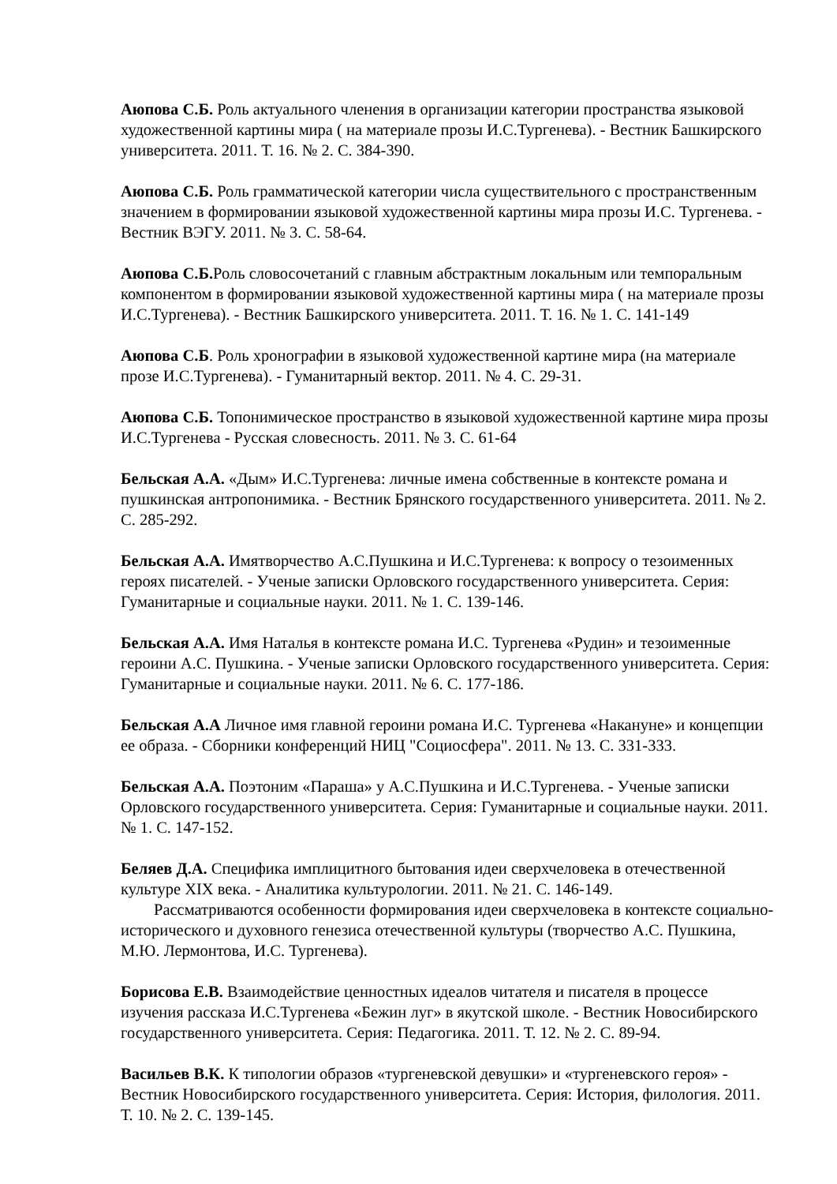Аюпова С.Б. Роль актуального членения в организации категории пространства языковой художественной картины мира ( на материале прозы И.С.Тургенева). - Вестник Башкирского университета. 2011. Т. 16. № 2. С. 384-390.
Аюпова С.Б. Роль грамматической категории числа существительного с пространственным значением в формировании языковой художественной картины мира прозы И.С. Тургенева. - Вестник ВЭГУ. 2011. № 3. С. 58-64.
Аюпова С.Б. Роль словосочетаний с главным абстрактным локальным или темпоральным компонентом в формировании языковой художественной картины мира ( на материале прозы И.С.Тургенева). - Вестник Башкирского университета. 2011. Т. 16. № 1. С. 141-149
Аюпова С.Б. Роль хронографии в языковой художественной картине мира (на материале прозе И.С.Тургенева). - Гуманитарный вектор. 2011. № 4. С. 29-31.
Аюпова С.Б. Топонимическое пространство в языковой художественной картине мира прозы И.С.Тургенева - Русская словесность. 2011. № 3. С. 61-64
Бельская А.А. «Дым» И.С.Тургенева: личные имена собственные в контексте романа и пушкинская антропонимика. - Вестник Брянского государственного университета. 2011. № 2. С. 285-292.
Бельская А.А. Имятворчество А.С.Пушкина и И.С.Тургенева: к вопросу о тезоименных героях писателей. - Ученые записки Орловского государственного университета. Серия: Гуманитарные и социальные науки. 2011. № 1. С. 139-146.
Бельская А.А. Имя Наталья в контексте романа И.С. Тургенева «Рудин» и тезоименные героини А.С. Пушкина. - Ученые записки Орловского государственного университета. Серия: Гуманитарные и социальные науки. 2011. № 6. С. 177-186.
Бельская А.А Личное имя главной героини романа И.С. Тургенева «Накануне» и концепции ее образа. - Сборники конференций НИЦ "Социосфера". 2011. № 13. С. 331-333.
Бельская А.А. Поэтоним «Параша» у А.С.Пушкина и И.С.Тургенева. - Ученые записки Орловского государственного университета. Серия: Гуманитарные и социальные науки. 2011. № 1. С. 147-152.
Беляев Д.А. Специфика имплицитного бытования идеи сверхчеловека в отечественной культуре XIX века. - Аналитика культурологии. 2011. № 21. С. 146-149.
Рассматриваются особенности формирования идеи сверхчеловека в контексте социально-исторического и духовного генезиса отечественной культуры (творчество А.С. Пушкина, М.Ю. Лермонтова, И.С. Тургенева).
Борисова Е.В. Взаимодействие ценностных идеалов читателя и писателя в процессе изучения рассказа И.С.Тургенева «Бежин луг» в якутской школе. - Вестник Новосибирского государственного университета. Серия: Педагогика. 2011. Т. 12. № 2. С. 89-94.
Васильев В.К. К типологии образов «тургеневской девушки» и «тургеневского героя» - Вестник Новосибирского государственного университета. Серия: История, филология. 2011. Т. 10. № 2. С. 139-145.